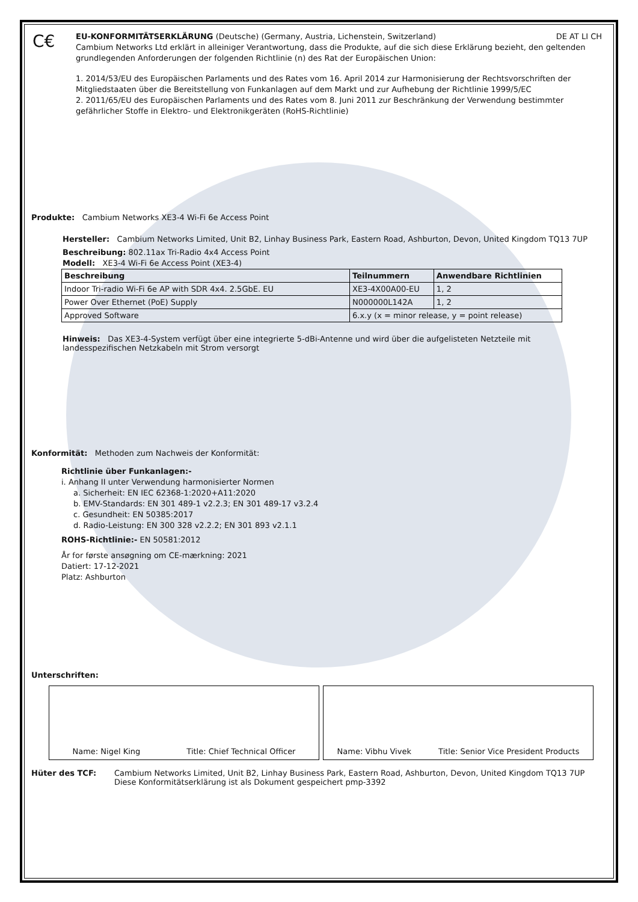C€
EU-KONFORMITÄTSERKLÄRUNG (Deutsche) (Germany, Austria, Lichenstein, Switzerland) DE AT LI CH
Cambium Networks Ltd erklärt in alleiniger Verantwortung, dass die Produkte, auf die sich diese Erklärung bezieht, den geltenden grundlegenden Anforderungen der folgenden Richtlinie (n) des Rat der Europäischen Union:
1. 2014/53/EU des Europäischen Parlaments und des Rates vom 16. April 2014 zur Harmonisierung der Rechtsvorschriften der Mitgliedstaaten über die Bereitstellung von Funkanlagen auf dem Markt und zur Aufhebung der Richtlinie 1999/5/EC
2. 2011/65/EU des Europäischen Parlaments und des Rates vom 8. Juni 2011 zur Beschränkung der Verwendung bestimmter gefährlicher Stoffe in Elektro- und Elektronikgeräten (RoHS-Richtlinie)
Produkte: Cambium Networks XE3-4 Wi-Fi 6e Access Point
Hersteller: Cambium Networks Limited, Unit B2, Linhay Business Park, Eastern Road, Ashburton, Devon, United Kingdom TQ13 7UP
Beschreibung: 802.11ax Tri-Radio 4x4 Access Point
Modell: XE3-4 Wi-Fi 6e Access Point (XE3-4)
| Beschreibung | Teilnummern | Anwendbare Richtlinien |
| --- | --- | --- |
| Indoor Tri-radio Wi-Fi 6e AP with SDR 4x4. 2.5GbE. EU | XE3-4X00A00-EU | 1, 2 |
| Power Over Ethernet (PoE) Supply | N000000L142A | 1, 2 |
| Approved Software | 6.x.y (x = minor release, y = point release) | |
Hinweis: Das XE3-4-System verfügt über eine integrierte 5-dBi-Antenne und wird über die aufgelisteten Netzteile mit landesspezifischen Netzkabeln mit Strom versorgt
Konformität: Methoden zum Nachweis der Konformität:
Richtlinie über Funkanlagen:-
i. Anhang II unter Verwendung harmonisierter Normen
a. Sicherheit: EN IEC 62368-1:2020+A11:2020
b. EMV-Standards: EN 301 489-1 v2.2.3; EN 301 489-17 v3.2.4
c. Gesundheit: EN 50385:2017
d. Radio-Leistung: EN 300 328 v2.2.2; EN 301 893 v2.1.1
ROHS-Richtlinie:- EN 50581:2012
År for første ansøgning om CE-mærkning: 2021
Datiert: 17-12-2021
Platz: Ashburton
Unterschriften:
Name: Nigel King Title: Chief Technical Officer Name: Vibhu Vivek Title: Senior Vice President Products
Hüter des TCF: Cambium Networks Limited, Unit B2, Linhay Business Park, Eastern Road, Ashburton, Devon, United Kingdom TQ13 7UP
Diese Konformitätserklärung ist als Dokument gespeichert pmp-3392